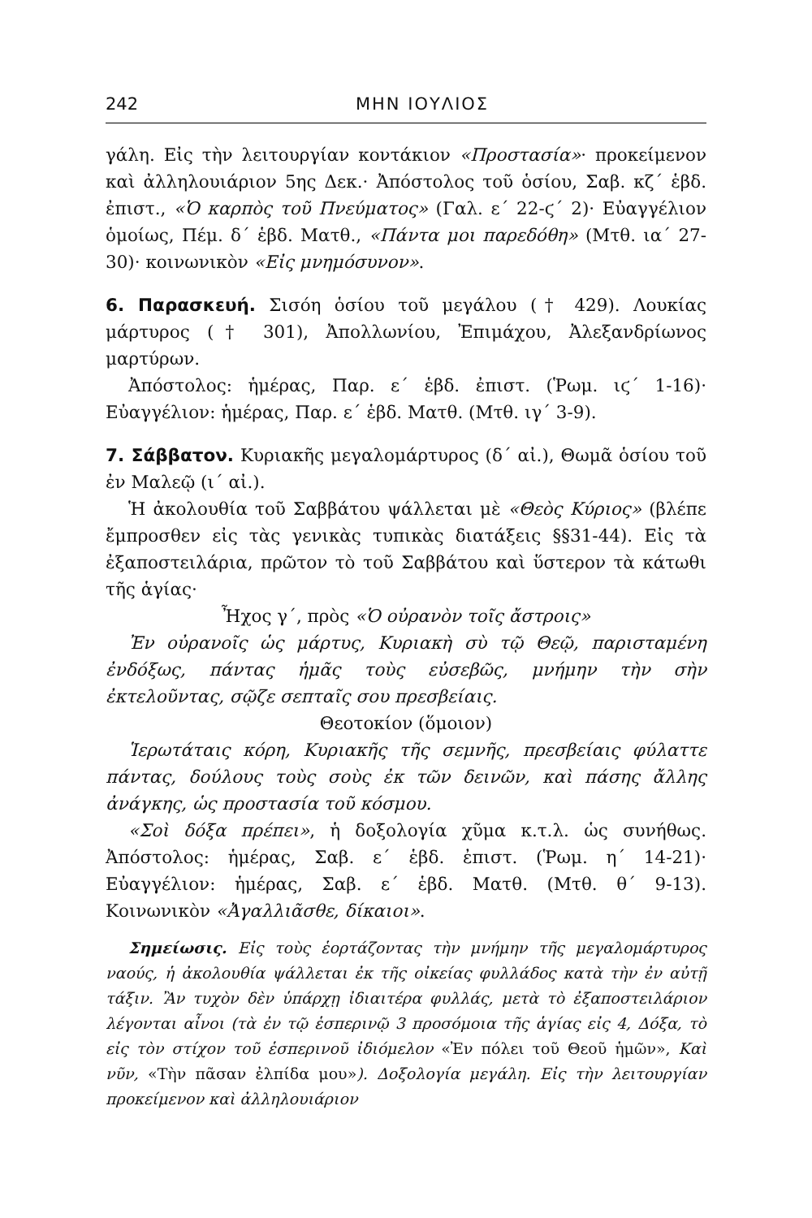242 ΜΗΝ ΙΟΥΛΙΟΣ
γάλη. Εἰς τὴν λειτουργίαν κοντάκιον «Προστασία»· προκείμενον καὶ ἀλληλουιάριον 5ης Δεκ.· Ἀπόστολος τοῦ ὁσίου, Σαβ. κζ΄ ἑβδ. ἐπιστ., «Ὁ καρπὸς τοῦ Πνεύματος» (Γαλ. ε΄ 22-ϛ΄ 2)· Εὐαγγέλιον ὁμοίως, Πέμ. δ΄ ἑβδ. Ματθ., «Πάντα μοι παρεδόθη» (Μτθ. ια΄ 27-30)· κοινωνικὸν «Εἰς μνημόσυνον».
6. Παρασκευή. Σισόη ὁσίου τοῦ μεγάλου († 429). Λουκίας μάρτυρος († 301), Ἀπολλωνίου, Ἐπιμάχου, Ἀλεξανδρίωνος μαρτύρων.
Ἀπόστολος: ἡμέρας, Παρ. ε΄ ἑβδ. ἐπιστ. (Ῥωμ. ιϛ΄ 1-16)· Εὐαγγέλιον: ἡμέρας, Παρ. ε΄ ἑβδ. Ματθ. (Μτθ. ιγ΄ 3-9).
7. Σάββατον. Κυριακῆς μεγαλομάρτυρος (δ΄ αἰ.), Θωμᾶ ὁσίου τοῦ ἐν Μαλεῷ (ι΄ αἰ.).
Ἡ ἀκολουθία τοῦ Σαββάτου ψάλλεται μὲ «Θεὸς Κύριος» (βλέπε ἔμπροσθεν εἰς τὰς γενικὰς τυπικὰς διατάξεις §§31-44). Εἰς τὰ ἐξαποστειλάρια, πρῶτον τὸ τοῦ Σαββάτου καὶ ὕστερον τὰ κάτωθι τῆς ἁγίας·
Ἦχος γ΄, πρὸς «Ὁ οὐρανὸν τοῖς ἄστροις»
Ἐν οὐρανοῖς ὡς μάρτυς, Κυριακὴ σὺ τῷ Θεῷ, παρισταμένη ἐνδόξως, πάντας ἡμᾶς τοὺς εὐσεβῶς, μνήμην τὴν σὴν ἐκτελοῦντας, σῷζε σεπταῖς σου πρεσβείαις.
Θεοτοκίον (ὅμοιον)
Ἱερωτάταις κόρη, Κυριακῆς τῆς σεμνῆς, πρεσβείαις φύλαττε πάντας, δούλους τοὺς σοὺς ἐκ τῶν δεινῶν, καὶ πάσης ἄλλης ἀνάγκης, ὡς προστασία τοῦ κόσμου.
«Σοὶ δόξα πρέπει», ἡ δοξολογία χῦμα κ.τ.λ. ὡς συνήθως. Ἀπόστολος: ἡμέρας, Σαβ. ε΄ ἑβδ. ἐπιστ. (Ῥωμ. η΄ 14-21)· Εὐαγγέλιον: ἡμέρας, Σαβ. ε΄ ἑβδ. Ματθ. (Μτθ. θ΄ 9-13). Κοινωνικὸν «Ἀγαλλιᾶσθε, δίκαιοι».
Σημείωσις. Εἰς τοὺς ἑορτάζοντας τὴν μνήμην τῆς μεγαλομάρτυρος ναούς, ἡ ἀκολουθία ψάλλεται ἐκ τῆς οἰκείας φυλλάδος κατὰ τὴν ἐν αὐτῇ τάξιν. Ἂν τυχὸν δὲν ὑπάρχῃ ἰδιαιτέρα φυλλάς, μετὰ τὸ ἐξαποστειλάριον λέγονται αἶνοι (τὰ ἐν τῷ ἑσπερινῷ 3 προσόμοια τῆς ἁγίας εἰς 4, Δόξα, τὸ εἰς τὸν στίχον τοῦ ἑσπερινοῦ ἰδιόμελον «Ἐν πόλει τοῦ Θεοῦ ἡμῶν», Καὶ νῦν, «Τὴν πᾶσαν ἐλπίδα μου»). Δοξολογία μεγάλη. Εἰς τὴν λειτουργίαν προκείμενον καὶ ἀλληλουιάριον